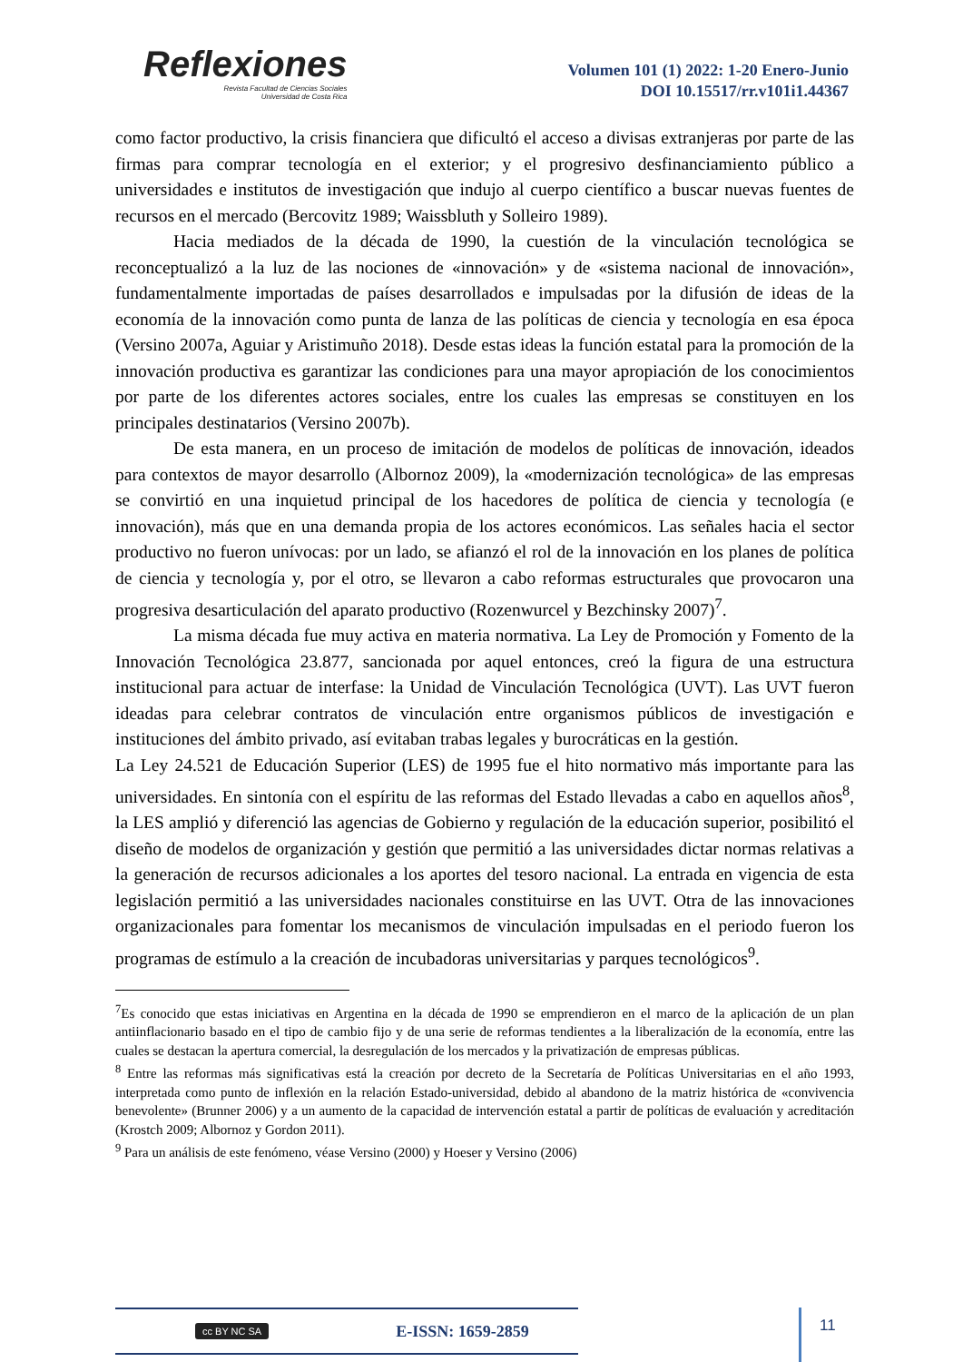Reflexiones
Revista Facultad de Ciencias Sociales
Universidad de Costa Rica
Volumen 101 (1) 2022: 1-20 Enero-Junio
DOI 10.15517/rr.v101i1.44367
como factor productivo, la crisis financiera que dificultó el acceso a divisas extranjeras por parte de las firmas para comprar tecnología en el exterior; y el progresivo desfinanciamiento público a universidades e institutos de investigación que indujo al cuerpo científico a buscar nuevas fuentes de recursos en el mercado (Bercovitz 1989; Waissbluth y Solleiro 1989).
Hacia mediados de la década de 1990, la cuestión de la vinculación tecnológica se reconceptualizó a la luz de las nociones de «innovación» y de «sistema nacional de innovación», fundamentalmente importadas de países desarrollados e impulsadas por la difusión de ideas de la economía de la innovación como punta de lanza de las políticas de ciencia y tecnología en esa época (Versino 2007a, Aguiar y Aristimuño 2018). Desde estas ideas la función estatal para la promoción de la innovación productiva es garantizar las condiciones para una mayor apropiación de los conocimientos por parte de los diferentes actores sociales, entre los cuales las empresas se constituyen en los principales destinatarios (Versino 2007b).
De esta manera, en un proceso de imitación de modelos de políticas de innovación, ideados para contextos de mayor desarrollo (Albornoz 2009), la «modernización tecnológica» de las empresas se convirtió en una inquietud principal de los hacedores de política de ciencia y tecnología (e innovación), más que en una demanda propia de los actores económicos. Las señales hacia el sector productivo no fueron unívocas: por un lado, se afianzó el rol de la innovación en los planes de política de ciencia y tecnología y, por el otro, se llevaron a cabo reformas estructurales que provocaron una progresiva desarticulación del aparato productivo (Rozenwurcel y Bezchinsky 2007)<sup>7</sup>.
La misma década fue muy activa en materia normativa. La Ley de Promoción y Fomento de la Innovación Tecnológica 23.877, sancionada por aquel entonces, creó la figura de una estructura institucional para actuar de interfase: la Unidad de Vinculación Tecnológica (UVT). Las UVT fueron ideadas para celebrar contratos de vinculación entre organismos públicos de investigación e instituciones del ámbito privado, así evitaban trabas legales y burocráticas en la gestión.
La Ley 24.521 de Educación Superior (LES) de 1995 fue el hito normativo más importante para las universidades. En sintonía con el espíritu de las reformas del Estado llevadas a cabo en aquellos años<sup>8</sup>, la LES amplió y diferenció las agencias de Gobierno y regulación de la educación superior, posibilitó el diseño de modelos de organización y gestión que permitió a las universidades dictar normas relativas a la generación de recursos adicionales a los aportes del tesoro nacional. La entrada en vigencia de esta legislación permitió a las universidades nacionales constituirse en las UVT. Otra de las innovaciones organizacionales para fomentar los mecanismos de vinculación impulsadas en el periodo fueron los programas de estímulo a la creación de incubadoras universitarias y parques tecnológicos<sup>9</sup>.
<sup>7</sup> Es conocido que estas iniciativas en Argentina en la década de 1990 se emprendieron en el marco de la aplicación de un plan antiinflacionario basado en el tipo de cambio fijo y de una serie de reformas tendientes a la liberalización de la economía, entre las cuales se destacan la apertura comercial, la desregulación de los mercados y la privatización de empresas públicas.
<sup>8</sup> Entre las reformas más significativas está la creación por decreto de la Secretaría de Políticas Universitarias en el año 1993, interpretada como punto de inflexión en la relación Estado-universidad, debido al abandono de la matriz histórica de «convivencia benevolente» (Brunner 2006) y a un aumento de la capacidad de intervención estatal a partir de políticas de evaluación y acreditación (Krostch 2009; Albornoz y Gordon 2011).
<sup>9</sup> Para un análisis de este fenómeno, véase Versino (2000) y Hoeser y Versino (2006)
cc BY NC SA E-ISSN: 1659-2859 11